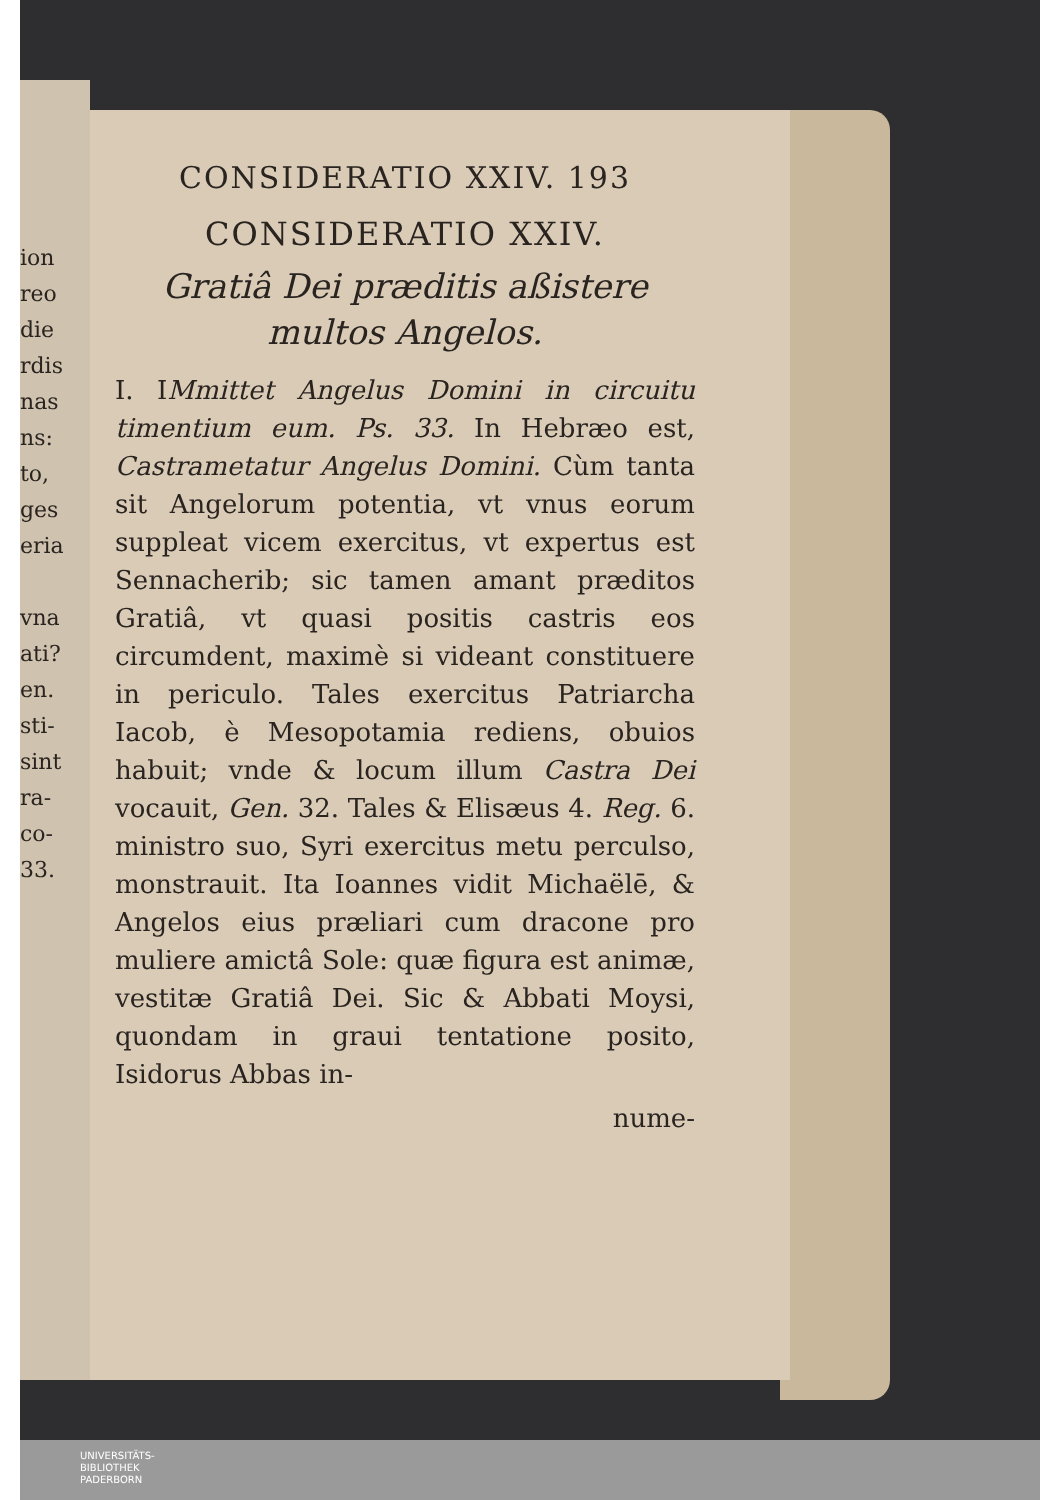ion
reo
die
rdis
nas
ns:
to,
ges
eria
vna
ati?
en.
sti-
sint
ra-
co-
33.
CONSIDERATIO XXIV. 193
CONSIDERATIO XXIV.
Gratiâ Dei præditis aßistere multos Angelos.
I. IMmittet Angelus Domini in circuitu timentium eum. Ps. 33. In Hebræo est, Castrametatur Angelus Domini. Cùm tanta sit Angelorum potentia, vt vnus eorum suppleat vicem exercitus, vt expertus est Sennacherib; sic tamen amant præditos Gratiâ, vt quasi positis castris eos circumdent, maximè si videant constituere in periculo. Tales exercitus Patriarcha Iacob, è Mesopotamia rediens, obuios habuit; vnde & locum illum Castra Dei vocauit, Gen. 32. Tales & Elisæus 4. Reg. 6. ministro suo, Syri exercitus metu perculso, monstrauit. Ita Ioannes vidit Michaëlē, & Angelos eius præliari cum dracone pro muliere amictâ Sole: quæ figura est animæ, vestitæ Gratiâ Dei. Sic & Abbati Moysi, quondam in graui tentatione posito, Isidorus Abbas in-
nume-
UNIVERSITÄTS-
BIBLIOTHEK
PADERBORN